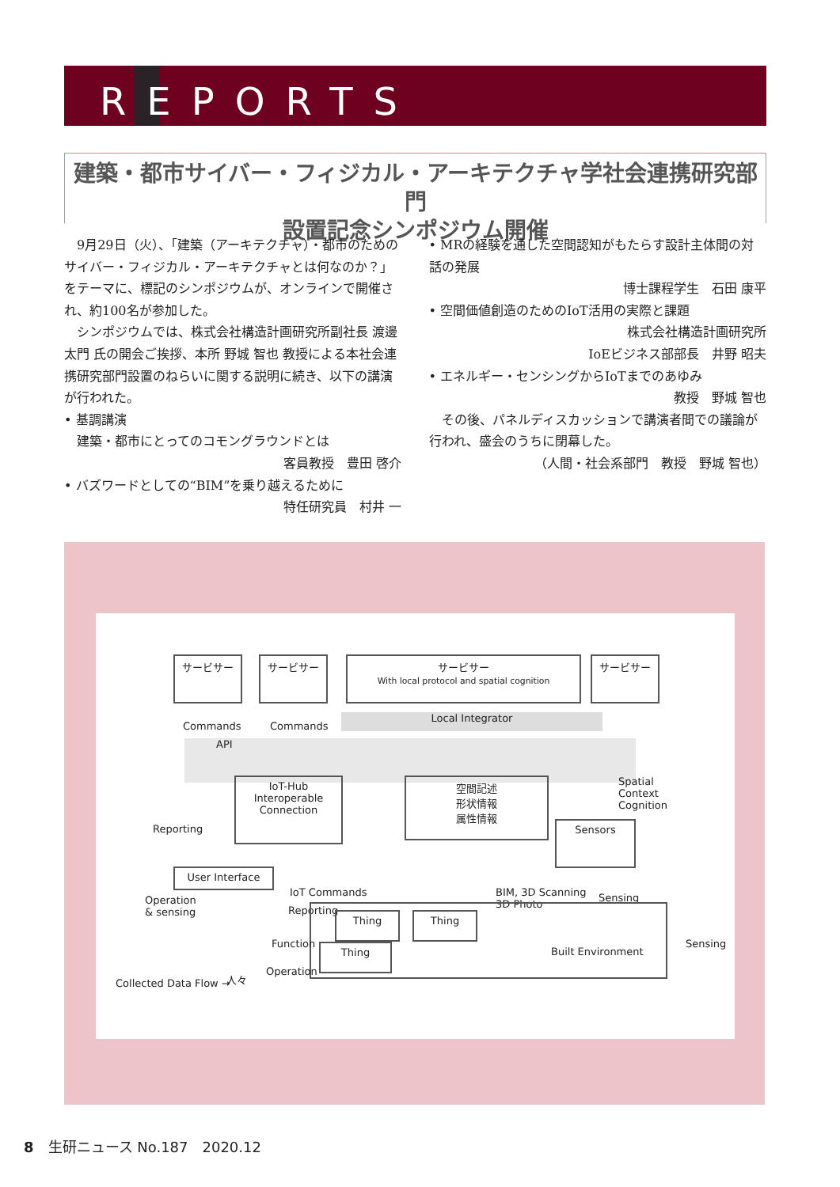REPORTS
建築・都市サイバー・フィジカル・アーキテクチャ学社会連携研究部門
設置記念シンポジウム開催
　9月29日（火）、「建築（アーキテクチャ）・都市のためのサイバー・フィジカル・アーキテクチャとは何なのか？」をテーマに、標記のシンポジウムが、オンラインで開催され、約100名が参加した。
　シンポジウムでは、株式会社構造計画研究所副社長 渡邊 太門 氏の開会ご挨拶、本所 野城 智也 教授による本社会連携研究部門設置のねらいに関する説明に続き、以下の講演が行われた。
• 基調講演
　建築・都市にとってのコモングラウンドとは
客員教授　豊田 啓介
• バズワードとしての“BIM”を乗り越えるために
特任研究員　村井 一
• MRの経験を通した空間認知がもたらす設計主体間の対話の発展
博士課程学生　石田 康平
• 空間価値創造のためのIoT活用の実際と課題
株式会社構造計画研究所
IoEビジネス部部長　井野 昭夫
• エネルギー・センシングからIoTまでのあゆみ
教授　野城 智也
　その後、パネルディスカッションで講演者間での議論が行われ、盛会のうちに閉幕した。
（人間・社会系部門　教授　野城 智也）
サービサー サービサー
サービサー
With local protocol and spatial cognition
サービサー
Commands Commands
Local Integrator
API
IoT-Hub
Interoperable
Connection
空間記述
形状情報
属性情報
Spatial
Context
Cognition
Reporting Sensors
User Interface
Operation
& sensing
Reporting
IoT Commands
BIM, 3D Scanning
3D Photo
Sensing
Thing Thing
Thing Built Environment
Sensing
Function
Operation
人々
Collected Data Flow →
8　生研ニュース No.187　2020.12